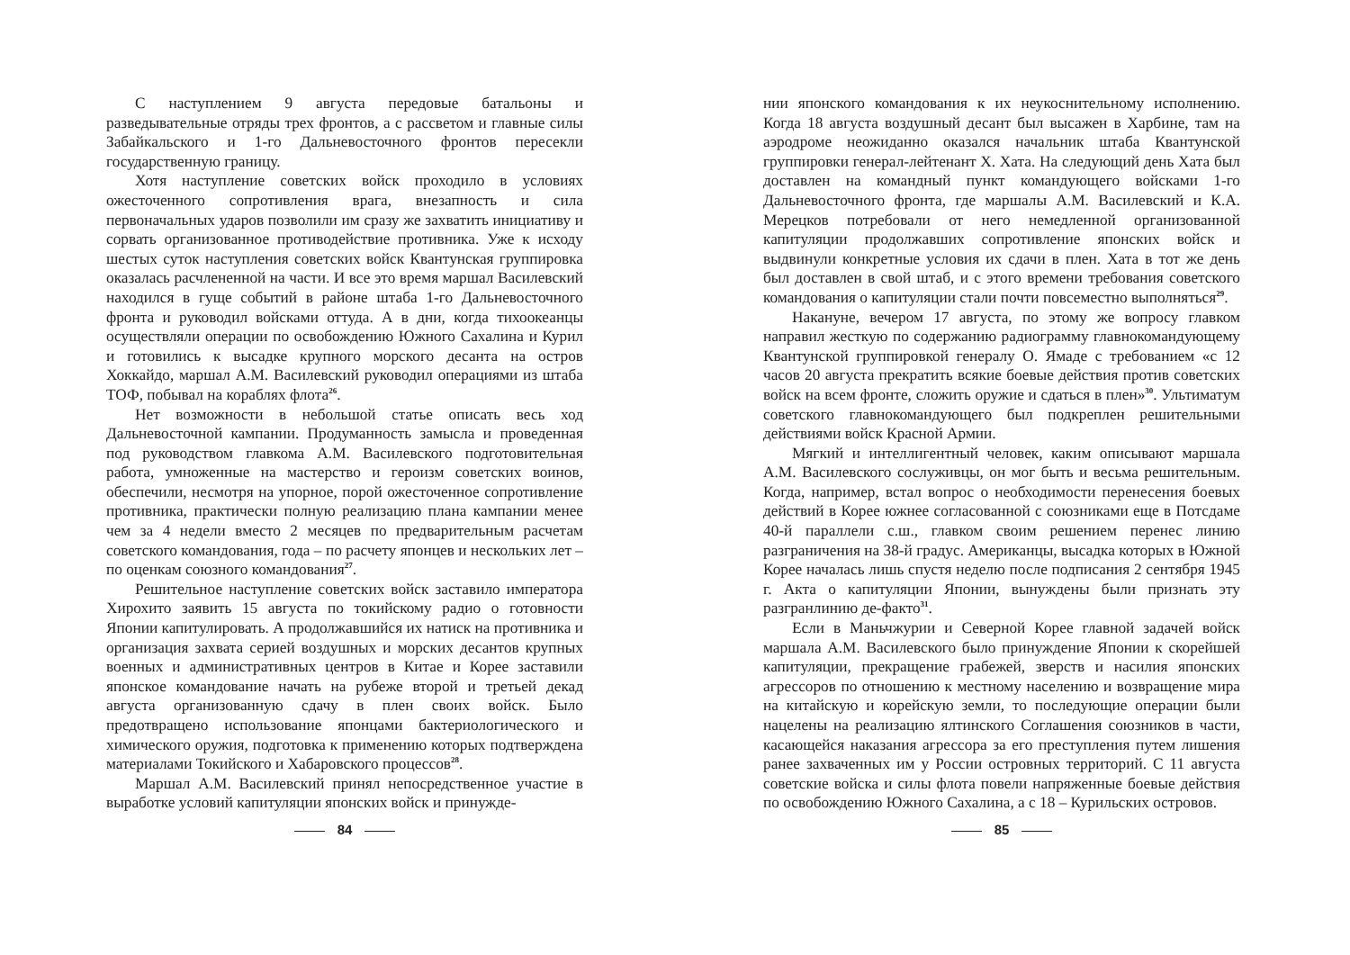С наступлением 9 августа передовые батальоны и разведывательные отряды трех фронтов, а с рассветом и главные силы Забайкальского и 1-го Дальневосточного фронтов пересекли государственную границу.
Хотя наступление советских войск проходило в условиях ожесточенного сопротивления врага, внезапность и сила первоначальных ударов позволили им сразу же захватить инициативу и сорвать организованное противодействие противника. Уже к исходу шестых суток наступления советских войск Квантунская группировка оказалась расчлененной на части. И все это время маршал Василевский находился в гуще событий в районе штаба 1-го Дальневосточного фронта и руководил войсками оттуда. А в дни, когда тихоокеанцы осуществляли операции по освобождению Южного Сахалина и Курил и готовились к высадке крупного морского десанта на остров Хоккайдо, маршал А.М. Василевский руководил операциями из штаба ТОФ, побывал на кораблях флота<sup>26</sup>.
Нет возможности в небольшой статье описать весь ход Дальневосточной кампании. Продуманность замысла и проведенная под руководством главкома А.М. Василевского подготовительная работа, умноженные на мастерство и героизм советских воинов, обеспечили, несмотря на упорное, порой ожесточенное сопротивление противника, практически полную реализацию плана кампании менее чем за 4 недели вместо 2 месяцев по предварительным расчетам советского командования, года – по расчету японцев и нескольких лет – по оценкам союзного командования<sup>27</sup>.
Решительное наступление советских войск заставило императора Хирохито заявить 15 августа по токийскому радио о готовности Японии капитулировать. А продолжавшийся их натиск на противника и организация захвата серией воздушных и морских десантов крупных военных и административных центров в Китае и Корее заставили японское командование начать на рубеже второй и третьей декад августа организованную сдачу в плен своих войск. Было предотвращено использование японцами бактериологического и химического оружия, подготовка к применению которых подтверждена материалами Токийского и Хабаровского процессов<sup>28</sup>.
Маршал А.М. Василевский принял непосредственное участие в выработке условий капитуляции японских войск и принужде-
84
нии японского командования к их неукоснительному исполнению. Когда 18 августа воздушный десант был высажен в Харбине, там на аэродроме неожиданно оказался начальник штаба Квантунской группировки генерал-лейтенант Х. Хата. На следующий день Хата был доставлен на командный пункт командующего войсками 1-го Дальневосточного фронта, где маршалы А.М. Василевский и К.А. Мерецков потребовали от него немедленной организованной капитуляции продолжавших сопротивление японских войск и выдвинули конкретные условия их сдачи в плен. Хата в тот же день был доставлен в свой штаб, и с этого времени требования советского командования о капитуляции стали почти повсеместно выполняться<sup>29</sup>.
Накануне, вечером 17 августа, по этому же вопросу главком направил жесткую по содержанию радиограмму главнокомандующему Квантунской группировкой генералу О. Ямаде с требованием «с 12 часов 20 августа прекратить всякие боевые действия против советских войск на всем фронте, сложить оружие и сдаться в плен»<sup>30</sup>. Ультиматум советского главнокомандующего был подкреплен решительными действиями войск Красной Армии.
Мягкий и интеллигентный человек, каким описывают маршала А.М. Василевского сослуживцы, он мог быть и весьма решительным. Когда, например, встал вопрос о необходимости перенесения боевых действий в Корее южнее согласованной с союзниками еще в Потсдаме 40-й параллели с.ш., главком своим решением перенес линию разграничения на 38-й градус. Американцы, высадка которых в Южной Корее началась лишь спустя неделю после подписания 2 сентября 1945 г. Акта о капитуляции Японии, вынуждены были признать эту разгранлинию де-факто<sup>31</sup>.
Если в Маньчжурии и Северной Корее главной задачей войск маршала А.М. Василевского было принуждение Японии к скорейшей капитуляции, прекращение грабежей, зверств и насилия японских агрессоров по отношению к местному населению и возвращение мира на китайскую и корейскую земли, то последующие операции были нацелены на реализацию ялтинского Соглашения союзников в части, касающейся наказания агрессора за его преступления путем лишения ранее захваченных им у России островных территорий. С 11 августа советские войска и силы флота повели напряженные боевые действия по освобождению Южного Сахалина, а с 18 – Курильских островов.
85